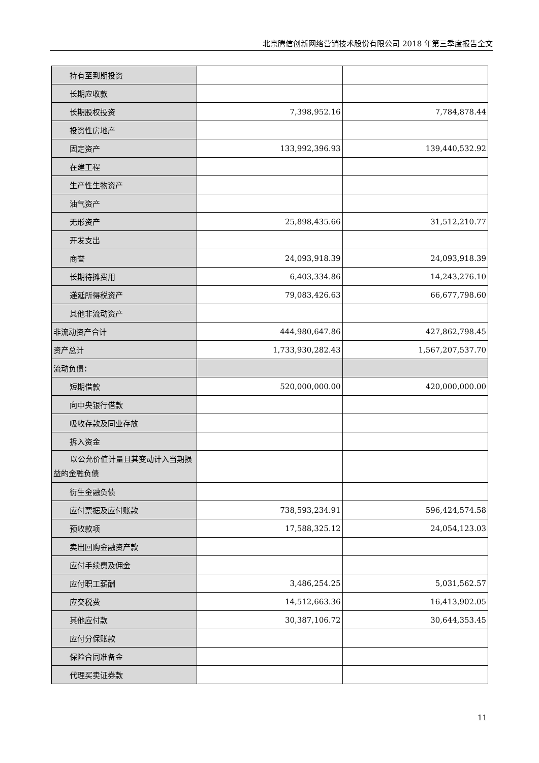北京腾信创新网络营销技术股份有限公司 2018 年第三季度报告全文
| 持有至到期投资 | | |
| 长期应收款 | | |
| 长期股权投资 | 7,398,952.16 | 7,784,878.44 |
| 投资性房地产 | | |
| 固定资产 | 133,992,396.93 | 139,440,532.92 |
| 在建工程 | | |
| 生产性生物资产 | | |
| 油气资产 | | |
| 无形资产 | 25,898,435.66 | 31,512,210.77 |
| 开发支出 | | |
| 商誉 | 24,093,918.39 | 24,093,918.39 |
| 长期待摊费用 | 6,403,334.86 | 14,243,276.10 |
| 递延所得税资产 | 79,083,426.63 | 66,677,798.60 |
| 其他非流动资产 | | |
| 非流动资产合计 | 444,980,647.86 | 427,862,798.45 |
| 资产总计 | 1,733,930,282.43 | 1,567,207,537.70 |
| 流动负债： | | |
| 短期借款 | 520,000,000.00 | 420,000,000.00 |
| 向中央银行借款 | | |
| 吸收存款及同业存放 | | |
| 拆入资金 | | |
| 以公允价值计量且其变动计入当期损益的金融负债 | | |
| 衍生金融负债 | | |
| 应付票据及应付账款 | 738,593,234.91 | 596,424,574.58 |
| 预收款项 | 17,588,325.12 | 24,054,123.03 |
| 卖出回购金融资产款 | | |
| 应付手续费及佣金 | | |
| 应付职工薪酬 | 3,486,254.25 | 5,031,562.57 |
| 应交税费 | 14,512,663.36 | 16,413,902.05 |
| 其他应付款 | 30,387,106.72 | 30,644,353.45 |
| 应付分保账款 | | |
| 保险合同准备金 | | |
| 代理买卖证券款 | | |
11